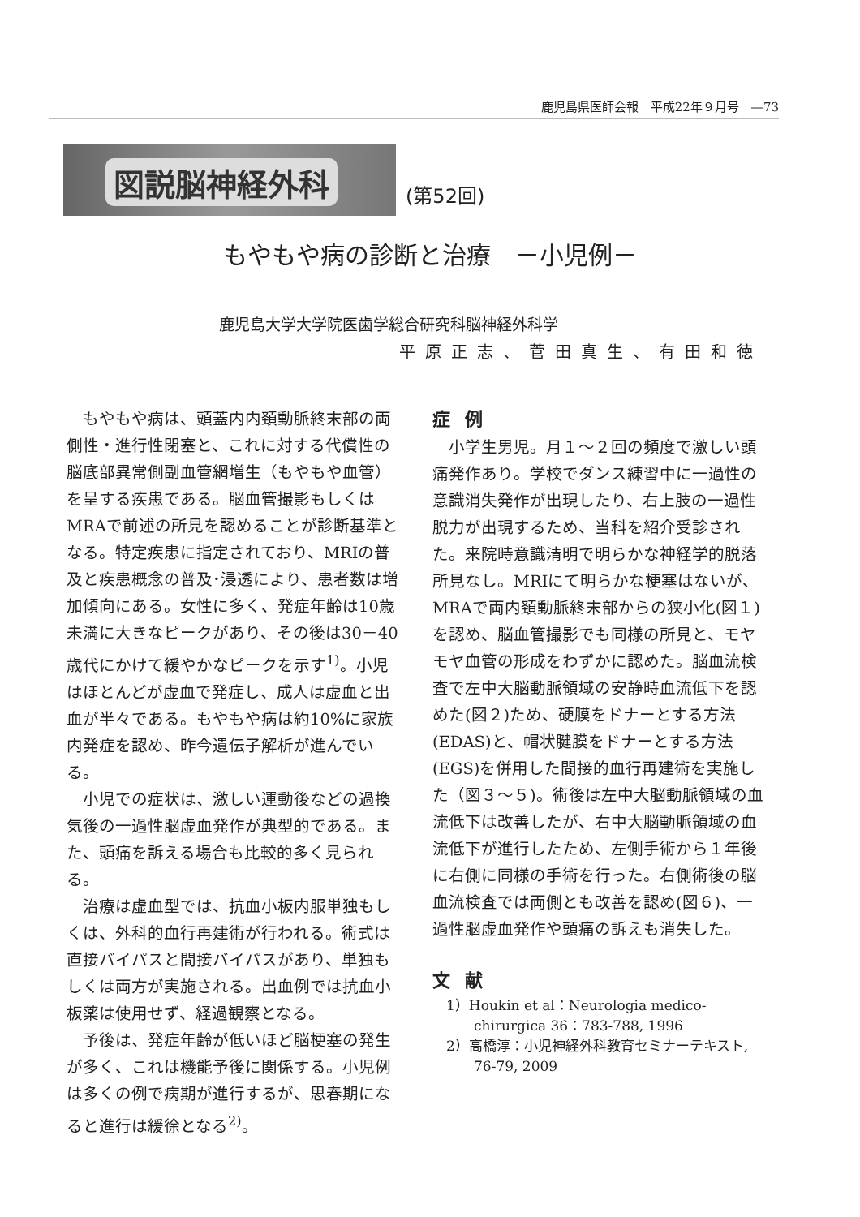鹿児島県医師会報　平成22年９月号　―73
図説脳神経外科 (第52回)
もやもや病の診断と治療　－小児例－
鹿児島大学大学院医歯学総合研究科脳神経外科学
平原正志、菅田真生、有田和徳
もやもや病は、頭蓋内内頚動脈終末部の両側性・進行性閉塞と、これに対する代償性の脳底部異常側副血管網増生（もやもや血管）を呈する疾患である。脳血管撮影もしくはMRAで前述の所見を認めることが診断基準となる。特定疾患に指定されており、MRIの普及と疾患概念の普及･浸透により、患者数は増加傾向にある。女性に多く、発症年齢は10歳未満に大きなピークがあり、その後は30－40歳代にかけて緩やかなピークを示す<sup>1)</sup>。小児はほとんどが虚血で発症し、成人は虚血と出血が半々である。もやもや病は約10%に家族内発症を認め、昨今遺伝子解析が進んでいる。
小児での症状は、激しい運動後などの過換気後の一過性脳虚血発作が典型的である。また、頭痛を訴える場合も比較的多く見られる。
治療は虚血型では、抗血小板内服単独もしくは、外科的血行再建術が行われる。術式は直接バイパスと間接バイパスがあり、単独もしくは両方が実施される。出血例では抗血小板薬は使用せず、経過観察となる。
予後は、発症年齢が低いほど脳梗塞の発生が多く、これは機能予後に関係する。小児例は多くの例で病期が進行するが、思春期になると進行は緩徐となる<sup>2)</sup>。
症例
小学生男児。月１～２回の頻度で激しい頭痛発作あり。学校でダンス練習中に一過性の意識消失発作が出現したり、右上肢の一過性脱力が出現するため、当科を紹介受診された。来院時意識清明で明らかな神経学的脱落所見なし。MRIにて明らかな梗塞はないが、MRAで両内頚動脈終末部からの狭小化(図１)を認め、脳血管撮影でも同様の所見と、モヤモヤ血管の形成をわずかに認めた。脳血流検査で左中大脳動脈領域の安静時血流低下を認めた(図２)ため、硬膜をドナーとする方法(EDAS)と、帽状腱膜をドナーとする方法(EGS)を併用した間接的血行再建術を実施した（図３～５)。術後は左中大脳動脈領域の血流低下は改善したが、右中大脳動脈領域の血流低下が進行したため、左側手術から１年後に右側に同様の手術を行った。右側術後の脳血流検査では両側とも改善を認め(図６)、一過性脳虚血発作や頭痛の訴えも消失した。
文献
1）Houkin et al：Neurologia medico-chirurgica 36：783-788, 1996
2）高橋淳：小児神経外科教育セミナーテキスト, 76-79, 2009